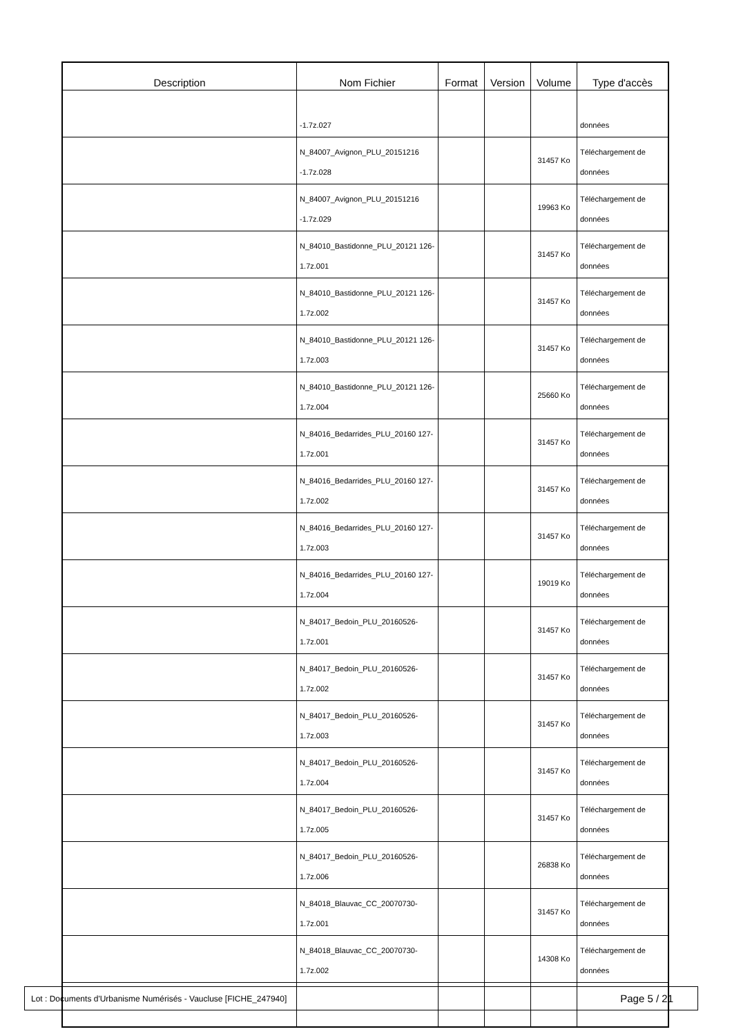| Description | Nom Fichier | Format | Version | Volume | Type d'accès |
| --- | --- | --- | --- | --- | --- |
| | -1.7z.027 | | | | données |
| | N_84007_Avignon_PLU_20151216 -1.7z.028 | | | 31457 Ko | Téléchargement de données |
| | N_84007_Avignon_PLU_20151216 -1.7z.029 | | | 19963 Ko | Téléchargement de données |
| | N_84010_Bastidonne_PLU_20121 126-1.7z.001 | | | 31457 Ko | Téléchargement de données |
| | N_84010_Bastidonne_PLU_20121 126-1.7z.002 | | | 31457 Ko | Téléchargement de données |
| | N_84010_Bastidonne_PLU_20121 126-1.7z.003 | | | 31457 Ko | Téléchargement de données |
| | N_84010_Bastidonne_PLU_20121 126-1.7z.004 | | | 25660 Ko | Téléchargement de données |
| | N_84016_Bedarrides_PLU_20160 127-1.7z.001 | | | 31457 Ko | Téléchargement de données |
| | N_84016_Bedarrides_PLU_20160 127-1.7z.002 | | | 31457 Ko | Téléchargement de données |
| | N_84016_Bedarrides_PLU_20160 127-1.7z.003 | | | 31457 Ko | Téléchargement de données |
| | N_84016_Bedarrides_PLU_20160 127-1.7z.004 | | | 19019 Ko | Téléchargement de données |
| | N_84017_Bedoin_PLU_20160526- 1.7z.001 | | | 31457 Ko | Téléchargement de données |
| | N_84017_Bedoin_PLU_20160526- 1.7z.002 | | | 31457 Ko | Téléchargement de données |
| | N_84017_Bedoin_PLU_20160526- 1.7z.003 | | | 31457 Ko | Téléchargement de données |
| | N_84017_Bedoin_PLU_20160526- 1.7z.004 | | | 31457 Ko | Téléchargement de données |
| | N_84017_Bedoin_PLU_20160526- 1.7z.005 | | | 31457 Ko | Téléchargement de données |
| | N_84017_Bedoin_PLU_20160526- 1.7z.006 | | | 26838 Ko | Téléchargement de données |
| | N_84018_Blauvac_CC_20070730- 1.7z.001 | | | 31457 Ko | Téléchargement de données |
| | N_84018_Blauvac_CC_20070730- 1.7z.002 | | | 14308 Ko | Téléchargement de données |
Lot : Documents d'Urbanisme Numérisés - Vaucluse [FICHE_247940] Page 5 / 21